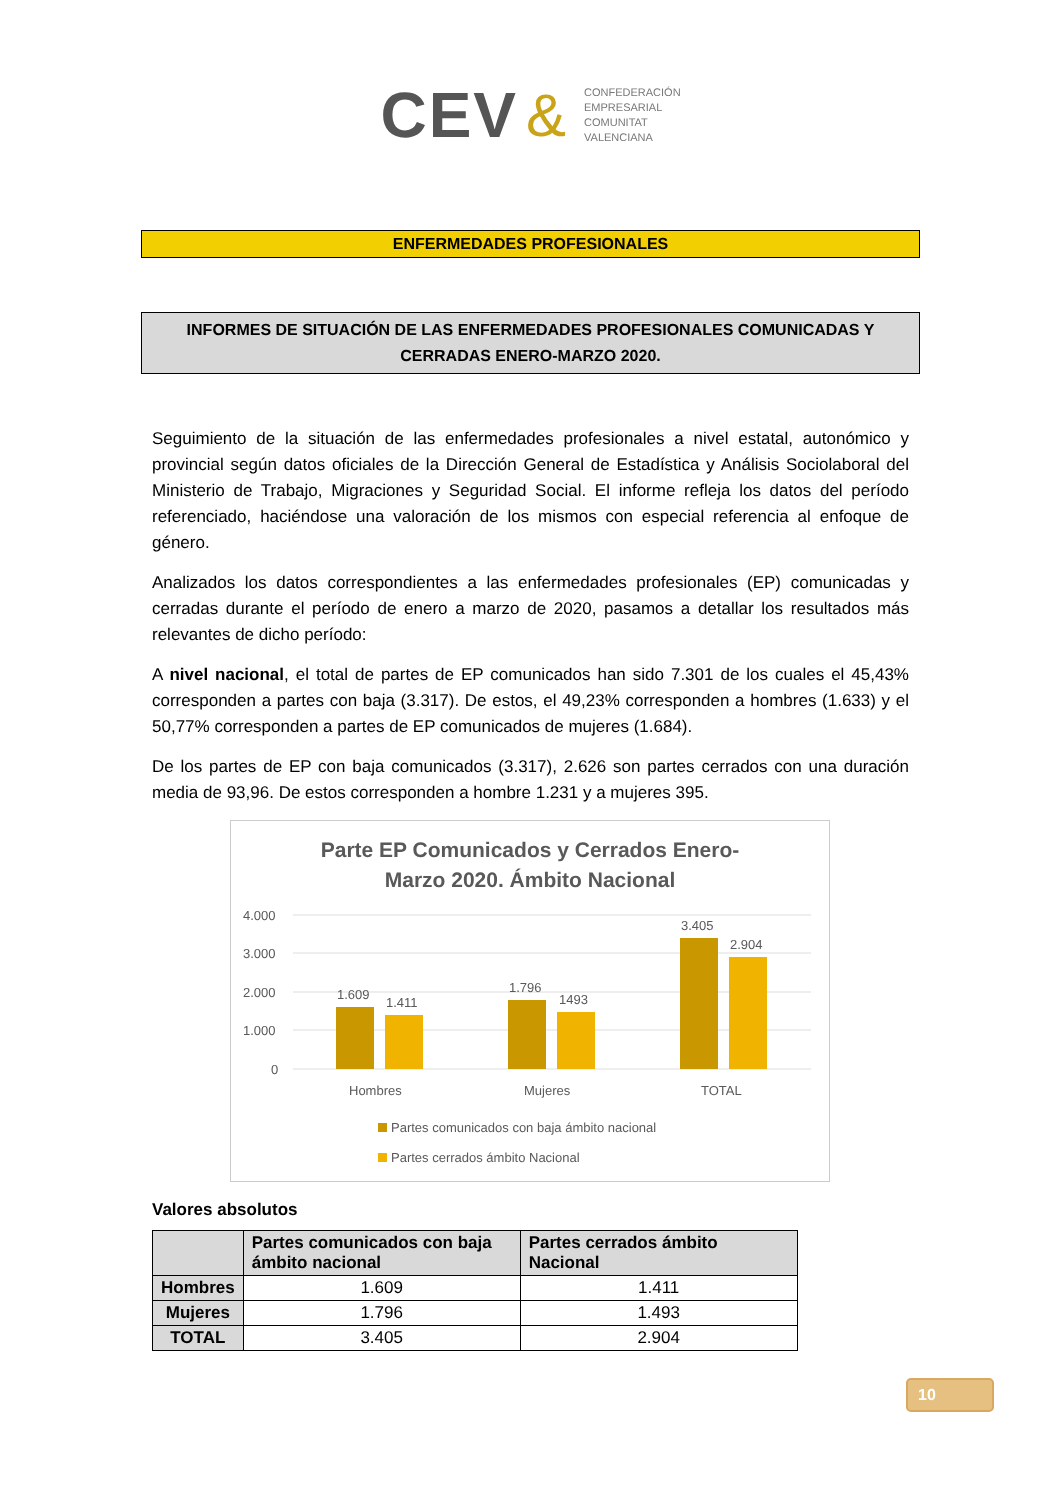CEV & CONFEDERACIÓN
EMPRESARIAL
COMUNITAT
VALENCIANA
ENFERMEDADES PROFESIONALES
INFORMES DE SITUACIÓN DE LAS ENFERMEDADES PROFESIONALES COMUNICADAS Y CERRADAS ENERO-MARZO 2020.
Seguimiento de la situación de las enfermedades profesionales a nivel estatal, autonómico y provincial según datos oficiales de la Dirección General de Estadística y Análisis Sociolaboral del Ministerio de Trabajo, Migraciones y Seguridad Social. El informe refleja los datos del período referenciado, haciéndose una valoración de los mismos con especial referencia al enfoque de género.
Analizados los datos correspondientes a las enfermedades profesionales (EP) comunicadas y cerradas durante el período de enero a marzo de 2020, pasamos a detallar los resultados más relevantes de dicho período:
A nivel nacional, el total de partes de EP comunicados han sido 7.301 de los cuales el 45,43% corresponden a partes con baja (3.317). De estos, el 49,23% corresponden a hombres (1.633) y el 50,77% corresponden a partes de EP comunicados de mujeres (1.684).
De los partes de EP con baja comunicados (3.317), 2.626 son partes cerrados con una duración media de 93,96. De estos corresponden a hombre 1.231 y a mujeres 395.
Parte EP Comunicados y Cerrados Enero-
Marzo 2020. Ámbito Nacional
4.000
3.000
2.000
1.000
0
1.609
1.411
1.796
1493
3.405
2.904
Hombres
Mujeres
TOTAL
Partes comunicados con baja ámbito nacional
Partes cerrados ámbito Nacional
Valores absolutos
| | Partes comunicados con baja ámbito nacional | Partes cerrados ámbito Nacional |
| --- | --- | --- |
| Hombres | 1.609 | 1.411 |
| Mujeres | 1.796 | 1.493 |
| TOTAL | 3.405 | 2.904 |
10